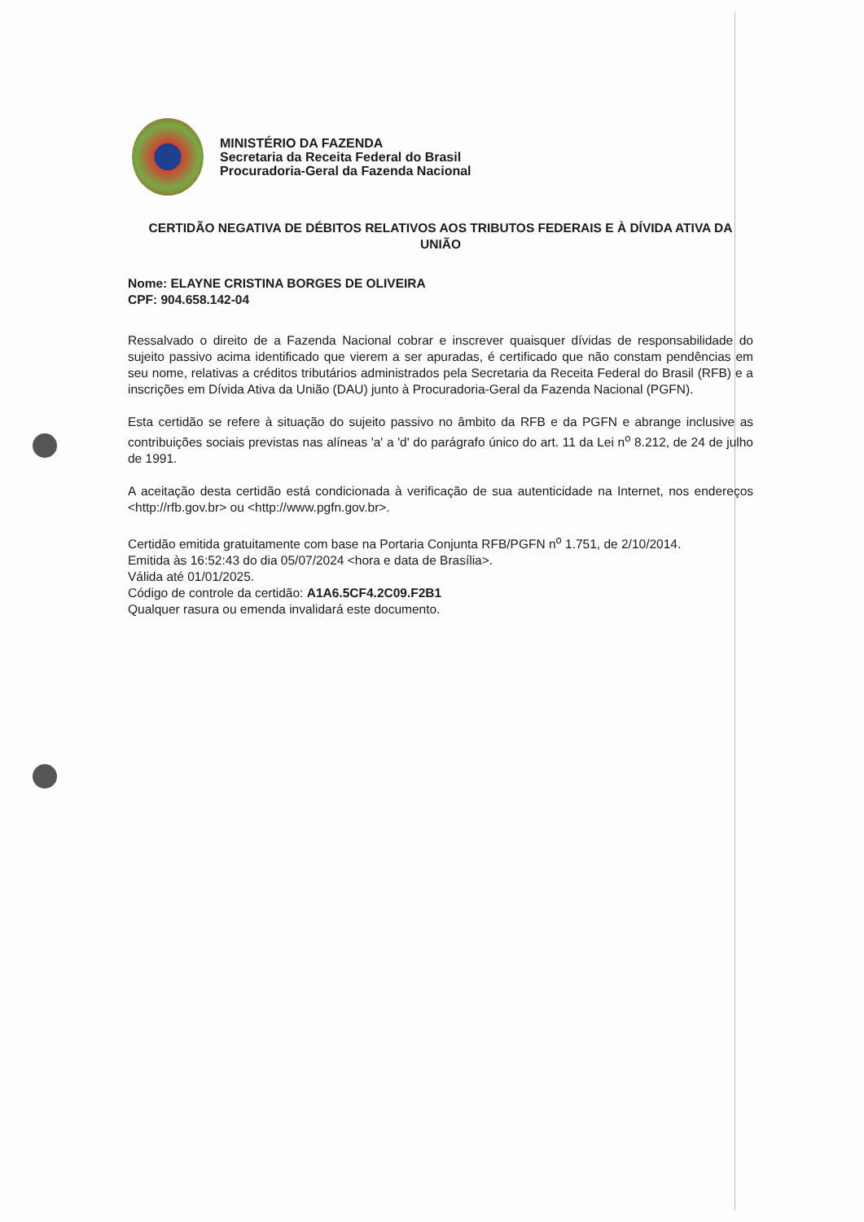MINISTÉRIO DA FAZENDA
Secretaria da Receita Federal do Brasil
Procuradoria-Geral da Fazenda Nacional
CERTIDÃO NEGATIVA DE DÉBITOS RELATIVOS AOS TRIBUTOS FEDERAIS E À DÍVIDA ATIVA DA UNIÃO
Nome: ELAYNE CRISTINA BORGES DE OLIVEIRA
CPF: 904.658.142-04
Ressalvado o direito de a Fazenda Nacional cobrar e inscrever quaisquer dívidas de responsabilidade do sujeito passivo acima identificado que vierem a ser apuradas, é certificado que não constam pendências em seu nome, relativas a créditos tributários administrados pela Secretaria da Receita Federal do Brasil (RFB) e a inscrições em Dívida Ativa da União (DAU) junto à Procuradoria-Geral da Fazenda Nacional (PGFN).
Esta certidão se refere à situação do sujeito passivo no âmbito da RFB e da PGFN e abrange inclusive as contribuições sociais previstas nas alíneas 'a' a 'd' do parágrafo único do art. 11 da Lei n<sup>o</sup> 8.212, de 24 de julho de 1991.
A aceitação desta certidão está condicionada à verificação de sua autenticidade na Internet, nos endereços <http://rfb.gov.br> ou <http://www.pgfn.gov.br>.
Certidão emitida gratuitamente com base na Portaria Conjunta RFB/PGFN n<sup>o</sup> 1.751, de 2/10/2014.
Emitida às 16:52:43 do dia 05/07/2024 <hora e data de Brasília>.
Válida até 01/01/2025.
Código de controle da certidão: A1A6.5CF4.2C09.F2B1
Qualquer rasura ou emenda invalidará este documento.